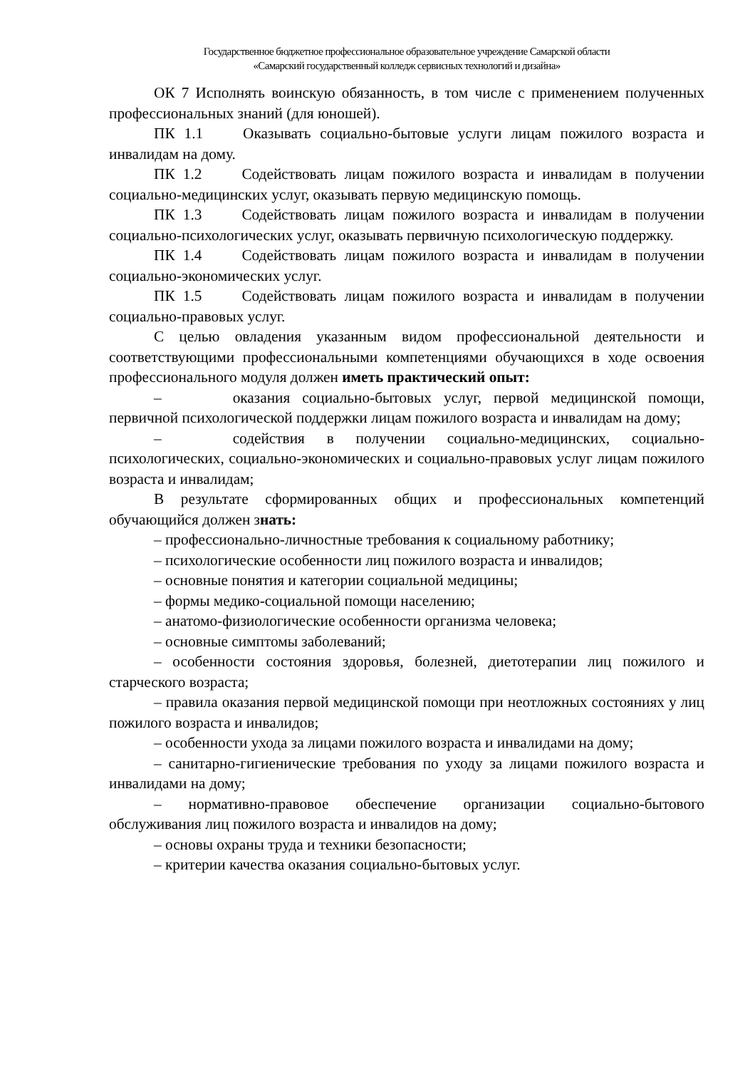Государственное бюджетное профессиональное образовательное учреждение Самарской области
«Самарский государственный колледж сервисных технологий и дизайна»
ОК 7 Исполнять воинскую обязанность, в том числе с применением полученных профессиональных знаний (для юношей).
ПК 1.1 Оказывать социально-бытовые услуги лицам пожилого возраста и инвалидам на дому.
ПК 1.2 Содействовать лицам пожилого возраста и инвалидам в получении социально-медицинских услуг, оказывать первую медицинскую помощь.
ПК 1.3 Содействовать лицам пожилого возраста и инвалидам в получении социально-психологических услуг, оказывать первичную психологическую поддержку.
ПК 1.4 Содействовать лицам пожилого возраста и инвалидам в получении социально-экономических услуг.
ПК 1.5 Содействовать лицам пожилого возраста и инвалидам в получении социально-правовых услуг.
С целью овладения указанным видом профессиональной деятельности и соответствующими профессиональными компетенциями обучающихся в ходе освоения профессионального модуля должен иметь практический опыт:
– оказания социально-бытовых услуг, первой медицинской помощи, первичной психологической поддержки лицам пожилого возраста и инвалидам на дому;
– содействия в получении социально-медицинских, социально-психологических, социально-экономических и социально-правовых услуг лицам пожилого возраста и инвалидам;
В результате сформированных общих и профессиональных компетенций обучающийся должен знать:
– профессионально-личностные требования к социальному работнику;
– психологические особенности лиц пожилого возраста и инвалидов;
– основные понятия и категории социальной медицины;
– формы медико-социальной помощи населению;
– анатомо-физиологические особенности организма человека;
– основные симптомы заболеваний;
– особенности состояния здоровья, болезней, диетотерапии лиц пожилого и старческого возраста;
– правила оказания первой медицинской помощи при неотложных состояниях у лиц пожилого возраста и инвалидов;
– особенности ухода за лицами пожилого возраста и инвалидами на дому;
– санитарно-гигиенические требования по уходу за лицами пожилого возраста и инвалидами на дому;
– нормативно-правовое обеспечение организации социально-бытового обслуживания лиц пожилого возраста и инвалидов на дому;
– основы охраны труда и техники безопасности;
– критерии качества оказания социально-бытовых услуг.